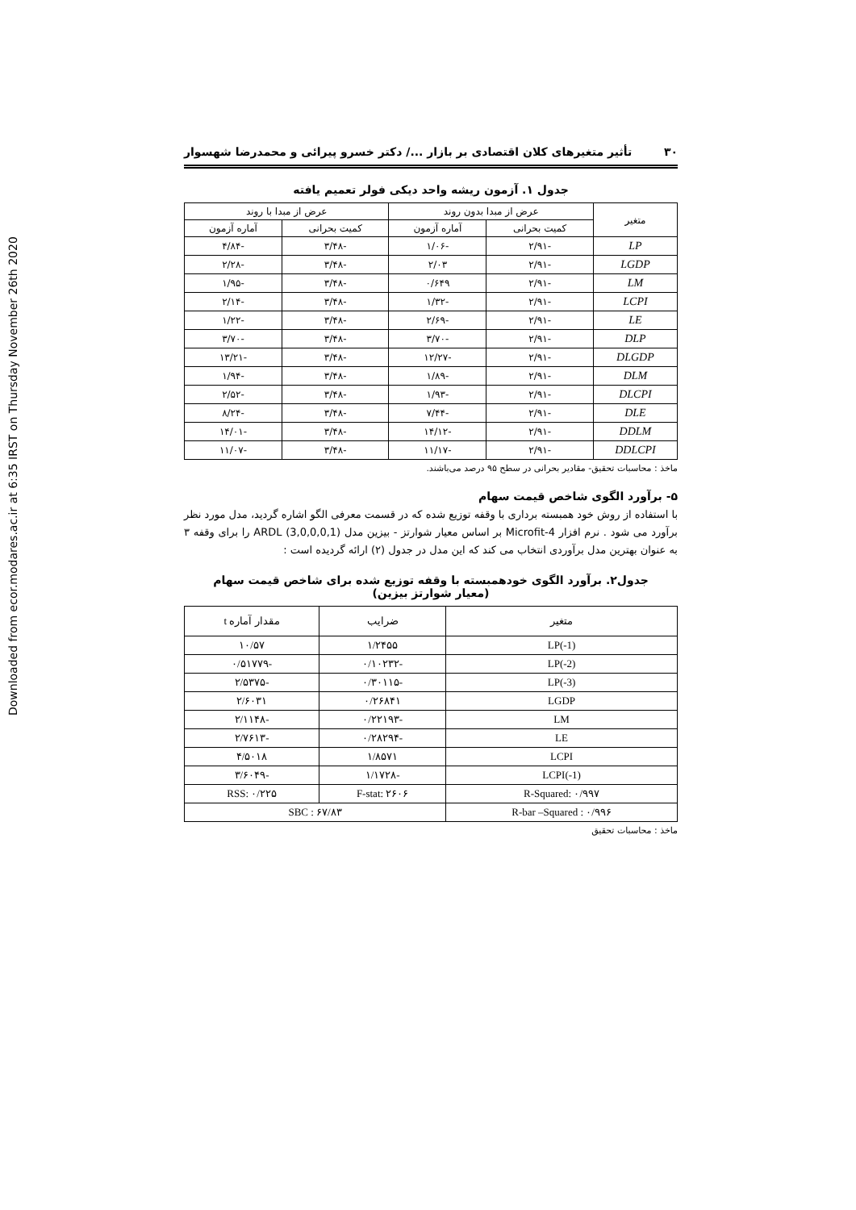Downloaded from ecor.modares.ac.ir at 6:35 IRST on Thursday November 26th 2020
۳۰ تأثیر متغیرهای کلان اقتصادی بر بازار .../ دکتر خسرو پیرائی و محمدرضا شهسوار
جدول ۱. آزمون ریشه واحد دیکی فولر تعمیم یافته
| متغیر | عرض از مبدا بدون روند | | عرض از مبدا با روند | |
| --- | --- | --- | --- | --- |
| | کمیت بحرانی | آماره آزمون | کمیت بحرانی | آماره آزمون |
| LP | -۲/۹۱ | -۱/۰۶ | -۳/۴۸ | -۴/۸۴ |
| LGDP | -۲/۹۱ | ۲/۰۳ | -۳/۴۸ | -۲/۲۸ |
| LM | -۲/۹۱ | ۰/۶۴۹ | -۳/۴۸ | -۱/۹۵ |
| LCPI | -۲/۹۱ | -۱/۳۲ | -۳/۴۸ | -۲/۱۴ |
| LE | -۲/۹۱ | -۲/۶۹ | -۳/۴۸ | -۱/۲۲ |
| DLP | -۲/۹۱ | -۳/۷۰ | -۳/۴۸ | -۳/۷۰ |
| DLGDP | -۲/۹۱ | -۱۲/۲۷ | -۳/۴۸ | -۱۳/۲۱ |
| DLM | -۲/۹۱ | -۱/۸۹ | -۳/۴۸ | -۱/۹۴ |
| DLCPI | -۲/۹۱ | -۱/۹۳ | -۳/۴۸ | -۲/۵۲ |
| DLE | -۲/۹۱ | -۷/۴۴ | -۳/۴۸ | -۸/۲۴ |
| DDLM | -۲/۹۱ | -۱۴/۱۲ | -۳/۴۸ | -۱۴/۰۱ |
| DDLCPI | -۲/۹۱ | -۱۱/۱۷ | -۳/۴۸ | -۱۱/۰۷ |
ماخذ : محاسبات تحقیق- مقادیر بحرانی در سطح ۹۵ درصد می‌باشند.
۵- برآورد الگوی شاخص قیمت سهام
با استفاده از روش خود همبسته برداری با وقفه توزیع شده که در قسمت معرفی الگو اشاره گردید، مدل مورد نظر برآورد می شود . نرم افزار Microfit-4 بر اساس معیار شوارتز - بیزین مدل ARDL (3,0,0,0,1) را برای وقفه ۳ به عنوان بهترین مدل برآوردی انتخاب می کند که این مدل در جدول (۲) ارائه گردیده است :
جدول۲. برآورد الگوی خودهمبسته با وقفه توزیع شده برای شاخص قیمت سهام
(معیار شوارتز بیزین)
| متغیر | ضرایب | مقدار آماره t |
| --- | --- | --- |
| LP(-1) | ۱/۲۴۵۵ | ۱۰/۵۷ |
| LP(-2) | -۰/۱۰۲۳۲ | -۰/۵۱۷۷۹ |
| LP(-3) | -۰/۳۰۱۱۵ | -۲/۵۳۷۵ |
| LGDP | ۰/۲۶۸۴۱ | ۲/۶۰۳۱ |
| LM | -۰/۲۲۱۹۳ | -۲/۱۱۴۸ |
| LE | -۰/۲۸۲۹۴ | -۲/۷۶۱۳ |
| LCPI | ۱/۸۵۷۱ | ۴/۵۰۱۸ |
| LCPI(-1) | -۱/۱۷۲۸ | -۳/۶۰۴۹ |
| R-Squared: ۰/۹۹۷ | F-stat: ۲۶۰۶ | RSS: ۰/۲۲۵ |
| R-bar –Squared : ۰/۹۹۶ | SBC : ۶۷/۸۳ | |
ماخذ : محاسبات تحقیق